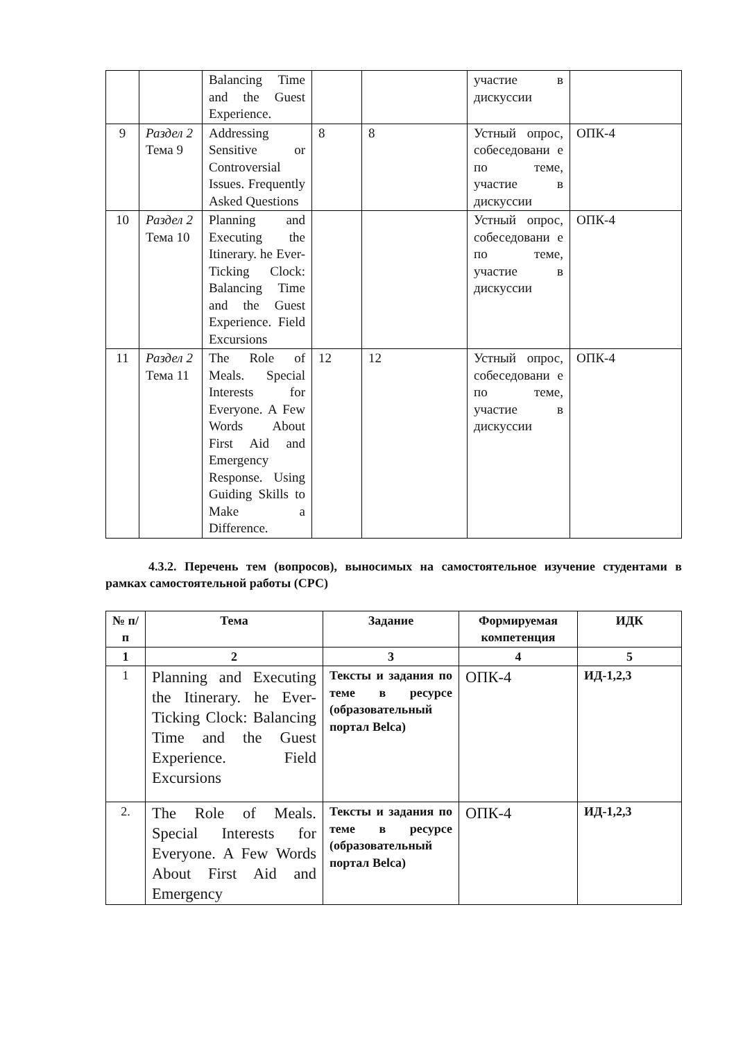| | | Balancing Time and the Guest Experience. | | | участие в дискуссии | |
| 9 | Раздел 2 Тема 9 | Addressing Sensitive or Controversial Issues. Frequently Asked Questions | 8 | 8 | Устный опрос, собеседовани е по теме, участие в дискуссии | ОПК-4 |
| 10 | Раздел 2 Тема 10 | Planning and Executing the Itinerary. he Ever-Ticking Clock: Balancing Time and the Guest Experience. Field Excursions | | | Устный опрос, собеседовани е по теме, участие в дискуссии | ОПК-4 |
| 11 | Раздел 2 Тема 11 | The Role of Meals. Special Interests for Everyone. A Few Words About First Aid and Emergency Response. Using Guiding Skills to Make a Difference. | 12 | 12 | Устный опрос, собеседовани е по теме, участие в дискуссии | ОПК-4 |
4.3.2. Перечень тем (вопросов), выносимых на самостоятельное изучение студентами в рамках самостоятельной работы (СРС)
| № п/п | Тема | Задание | Формируемая компетенция | ИДК |
| --- | --- | --- | --- | --- |
| 1 | 2 | 3 | 4 | 5 |
| 1 | Planning and Executing the Itinerary. he Ever-Ticking Clock: Balancing Time and the Guest Experience. Field Excursions | Тексты и задания по теме в ресурсе (образовательный портал Belca) | ОПК-4 | ИД-1,2,3 |
| 2. | The Role of Meals. Special Interests for Everyone. A Few Words About First Aid and Emergency | Тексты и задания по теме в ресурсе (образовательный портал Belca) | ОПК-4 | ИД-1,2,3 |